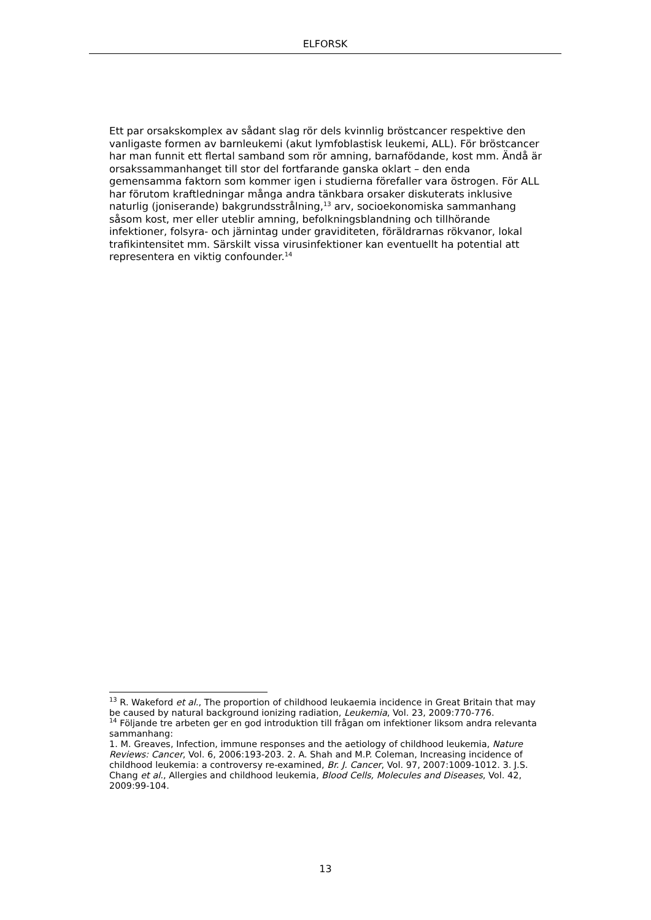ELFORSK
Ett par orsakskomplex av sådant slag rör dels kvinnlig bröstcancer respektive den vanligaste formen av barnleukemi (akut lymfoblastisk leukemi, ALL). För bröstcancer har man funnit ett flertal samband som rör amning, barnafödande, kost mm. Ändå är orsakssammanhanget till stor del fortfarande ganska oklart – den enda gemensamma faktorn som kommer igen i studierna förefaller vara östrogen. För ALL har förutom kraftledningar många andra tänkbara orsaker diskuterats inklusive naturlig (joniserande) bakgrundsstrålning,<sup>13</sup> arv, socioekonomiska sammanhang såsom kost, mer eller uteblir amning, befolkningsblandning och tillhörande infektioner, folsyra- och järnintag under graviditeten, föräldrarnas rökvanor, lokal trafikintensitet mm. Särskilt vissa virusinfektioner kan eventuellt ha potential att representera en viktig confounder.<sup>14</sup>
<sup>13</sup> R. Wakeford et al., The proportion of childhood leukaemia incidence in Great Britain that may be caused by natural background ionizing radiation, Leukemia, Vol. 23, 2009:770-776.
<sup>14</sup> Följande tre arbeten ger en god introduktion till frågan om infektioner liksom andra relevanta sammanhang:
1. M. Greaves, Infection, immune responses and the aetiology of childhood leukemia, Nature Reviews: Cancer, Vol. 6, 2006:193-203. 2. A. Shah and M.P. Coleman, Increasing incidence of childhood leukemia: a controversy re-examined, Br. J. Cancer, Vol. 97, 2007:1009-1012. 3. J.S. Chang et al., Allergies and childhood leukemia, Blood Cells, Molecules and Diseases, Vol. 42, 2009:99-104.
13